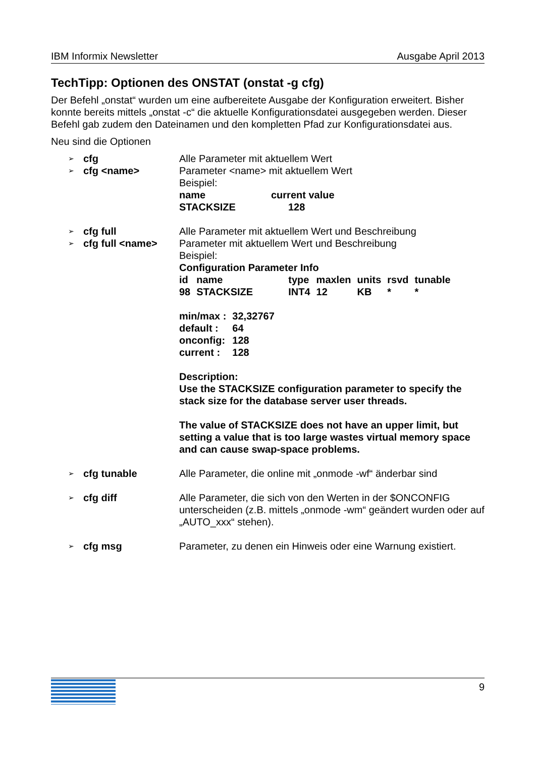IBM Informix Newsletter Ausgabe April 2013
TechTipp: Optionen des ONSTAT (onstat -g cfg)
Der Befehl „onstat“ wurden um eine aufbereitete Ausgabe der Konfiguration erweitert. Bisher konnte bereits mittels „onstat -c“ die aktuelle Konfigurationsdatei ausgegeben werden. Dieser Befehl gab zudem den Dateinamen und den kompletten Pfad zur Konfigurationsdatei aus.
Neu sind die Optionen
➢ cfg
➢ cfg <name>
Alle Parameter mit aktuellem Wert
Parameter <name> mit aktuellem Wert
Beispiel:
| name | current value |
| STACKSIZE | 128 |
➢ cfg full
➢ cfg full <name>
Alle Parameter mit aktuellem Wert und Beschreibung
Parameter mit aktuellem Wert und Beschreibung
Beispiel:
Configuration Parameter Info
| id | name | type | maxlen | units | rsvd | tunable |
| 98 | STACKSIZE | INT4 | 12 | KB | * | * |
| min/max : | 32,32767 |
| default : | 64 |
| onconfig: | 128 |
| current : | 128 |
Description:
Use the STACKSIZE configuration parameter to specify the stack size for the database server user threads.
The value of STACKSIZE does not have an upper limit, but setting a value that is too large wastes virtual memory space and can cause swap-space problems.
➢ cfg tunable Alle Parameter, die online mit „onmode -wf“ änderbar sind
➢ cfg diff Alle Parameter, die sich von den Werten in der $ONCONFIG unterscheiden (z.B. mittels „onmode -wm“ geändert wurden oder auf „AUTO_xxx“ stehen).
➢ cfg msg Parameter, zu denen ein Hinweis oder eine Warnung existiert.
9